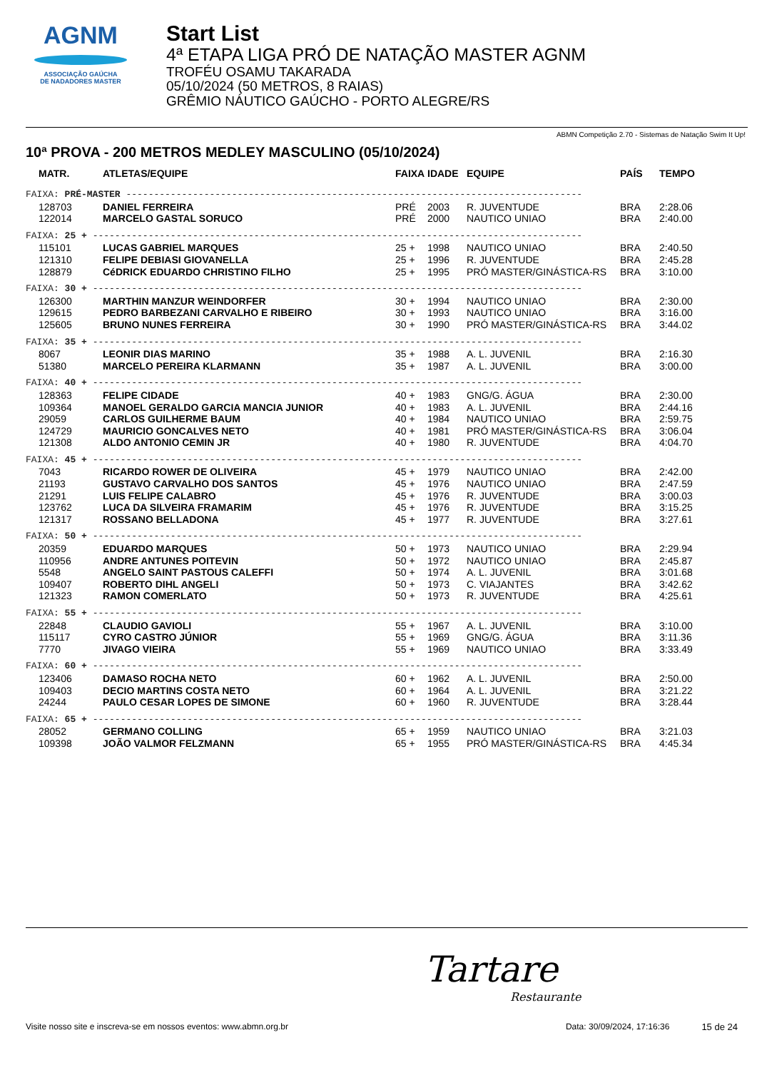AGNM
ASSOCIAÇÃO GAÚCHA
DE NADADORES MASTER
Start List
4ª ETAPA LIGA PRÓ DE NATAÇÃO MASTER AGNM
TROFÉU OSAMU TAKARADA
05/10/2024 (50 METROS, 8 RAIAS)
GRÊMIO NÁUTICO GAÚCHO - PORTO ALEGRE/RS
ABMN Competição 2.70 - Sistemas de Natação Swim It Up!
10ª PROVA - 200 METROS MEDLEY MASCULINO (05/10/2024)
| MATR. | ATLETAS/EQUIPE | FAIXA | IDADE | EQUIPE | PAÍS | TEMPO |
| --- | --- | --- | --- | --- | --- | --- |
| FAIXA: PRÉ-MASTER ---------------------------------------------------------------------------------- | | | | | | |
| 128703 | DANIEL FERREIRA | PRÉ | 2003 | R. JUVENTUDE | BRA | 2:28.06 |
| 122014 | MARCELO GASTAL SORUCO | PRÉ | 2000 | NAUTICO UNIAO | BRA | 2:40.00 |
| FAIXA: 25 + ---------------------------------------------------------------------------------------- | | | | | | |
| 115101 | LUCAS GABRIEL MARQUES | 25 + | 1998 | NAUTICO UNIAO | BRA | 2:40.50 |
| 121310 | FELIPE DEBIASI GIOVANELLA | 25 + | 1996 | R. JUVENTUDE | BRA | 2:45.28 |
| 128879 | CéDRICK EDUARDO CHRISTINO FILHO | 25 + | 1995 | PRÓ MASTER/GINÁSTICA-RS | BRA | 3:10.00 |
| FAIXA: 30 + ---------------------------------------------------------------------------------------- | | | | | | |
| 126300 | MARTHIN MANZUR WEINDORFER | 30 + | 1994 | NAUTICO UNIAO | BRA | 2:30.00 |
| 129615 | PEDRO BARBEZANI CARVALHO E RIBEIRO | 30 + | 1993 | NAUTICO UNIAO | BRA | 3:16.00 |
| 125605 | BRUNO NUNES FERREIRA | 30 + | 1990 | PRÓ MASTER/GINÁSTICA-RS | BRA | 3:44.02 |
| FAIXA: 35 + ---------------------------------------------------------------------------------------- | | | | | | |
| 8067 | LEONIR DIAS MARINO | 35 + | 1988 | A. L. JUVENIL | BRA | 2:16.30 |
| 51380 | MARCELO PEREIRA KLARMANN | 35 + | 1987 | A. L. JUVENIL | BRA | 3:00.00 |
| FAIXA: 40 + ---------------------------------------------------------------------------------------- | | | | | | |
| 128363 | FELIPE CIDADE | 40 + | 1983 | GNG/G. ÁGUA | BRA | 2:30.00 |
| 109364 | MANOEL GERALDO GARCIA MANCIA JUNIOR | 40 + | 1983 | A. L. JUVENIL | BRA | 2:44.16 |
| 29059 | CARLOS GUILHERME BAUM | 40 + | 1984 | NAUTICO UNIAO | BRA | 2:59.75 |
| 124729 | MAURICIO GONCALVES NETO | 40 + | 1981 | PRÓ MASTER/GINÁSTICA-RS | BRA | 3:06.04 |
| 121308 | ALDO ANTONIO CEMIN JR | 40 + | 1980 | R. JUVENTUDE | BRA | 4:04.70 |
| FAIXA: 45 + ---------------------------------------------------------------------------------------- | | | | | | |
| 7043 | RICARDO ROWER DE OLIVEIRA | 45 + | 1979 | NAUTICO UNIAO | BRA | 2:42.00 |
| 21193 | GUSTAVO CARVALHO DOS SANTOS | 45 + | 1976 | NAUTICO UNIAO | BRA | 2:47.59 |
| 21291 | LUIS FELIPE CALABRO | 45 + | 1976 | R. JUVENTUDE | BRA | 3:00.03 |
| 123762 | LUCA DA SILVEIRA FRAMARIM | 45 + | 1976 | R. JUVENTUDE | BRA | 3:15.25 |
| 121317 | ROSSANO BELLADONA | 45 + | 1977 | R. JUVENTUDE | BRA | 3:27.61 |
| FAIXA: 50 + ---------------------------------------------------------------------------------------- | | | | | | |
| 20359 | EDUARDO MARQUES | 50 + | 1973 | NAUTICO UNIAO | BRA | 2:29.94 |
| 110956 | ANDRE ANTUNES POITEVIN | 50 + | 1972 | NAUTICO UNIAO | BRA | 2:45.87 |
| 5548 | ANGELO SAINT PASTOUS CALEFFI | 50 + | 1974 | A. L. JUVENIL | BRA | 3:01.68 |
| 109407 | ROBERTO DIHL ANGELI | 50 + | 1973 | C. VIAJANTES | BRA | 3:42.62 |
| 121323 | RAMON COMERLATO | 50 + | 1973 | R. JUVENTUDE | BRA | 4:25.61 |
| FAIXA: 55 + ---------------------------------------------------------------------------------------- | | | | | | |
| 22848 | CLAUDIO GAVIOLI | 55 + | 1967 | A. L. JUVENIL | BRA | 3:10.00 |
| 115117 | CYRO CASTRO JÚNIOR | 55 + | 1969 | GNG/G. ÁGUA | BRA | 3:11.36 |
| 7770 | JIVAGO VIEIRA | 55 + | 1969 | NAUTICO UNIAO | BRA | 3:33.49 |
| FAIXA: 60 + ---------------------------------------------------------------------------------------- | | | | | | |
| 123406 | DAMASO ROCHA NETO | 60 + | 1962 | A. L. JUVENIL | BRA | 2:50.00 |
| 109403 | DECIO MARTINS COSTA NETO | 60 + | 1964 | A. L. JUVENIL | BRA | 3:21.22 |
| 24244 | PAULO CESAR LOPES DE SIMONE | 60 + | 1960 | R. JUVENTUDE | BRA | 3:28.44 |
| FAIXA: 65 + ---------------------------------------------------------------------------------------- | | | | | | |
| 28052 | GERMANO COLLING | 65 + | 1959 | NAUTICO UNIAO | BRA | 3:21.03 |
| 109398 | JOÃO VALMOR FELZMANN | 65 + | 1955 | PRÓ MASTER/GINÁSTICA-RS | BRA | 4:45.34 |
Tartare
Restaurante
Visite nosso site e inscreva-se em nossos eventos: www.abmn.org.br Data: 30/09/2024, 17:16:36 15 de 24